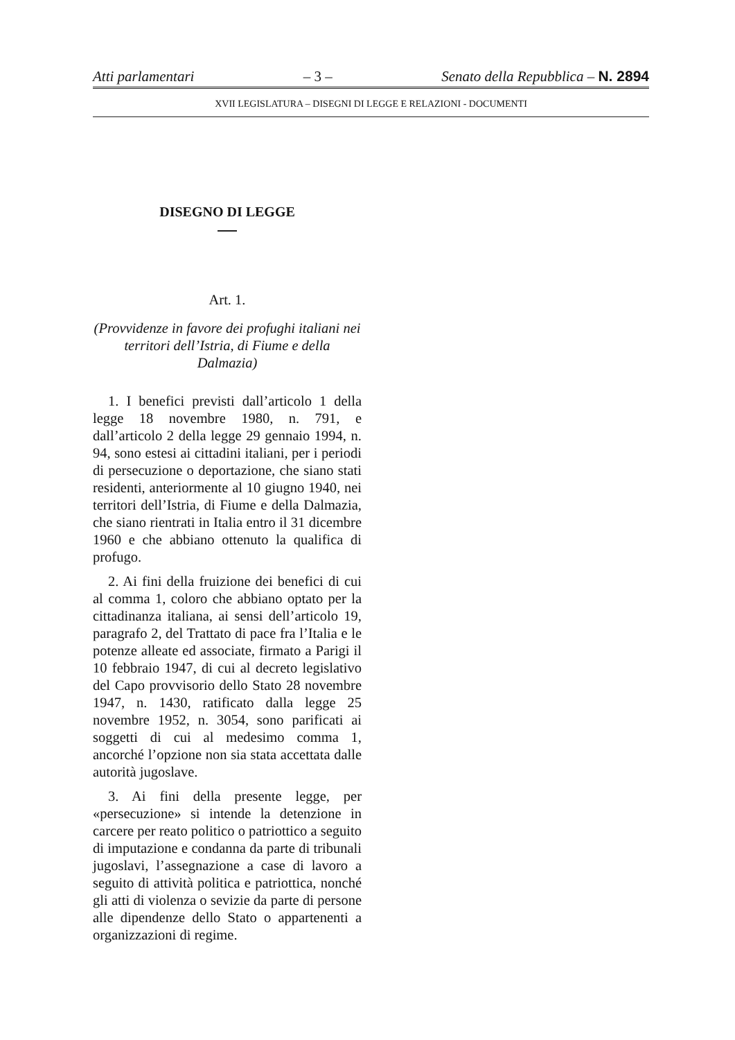Atti parlamentari – 3 – Senato della Repubblica – N. 2894
XVII LEGISLATURA – DISEGNI DI LEGGE E RELAZIONI - DOCUMENTI
DISEGNO DI LEGGE
Art. 1.
(Provvidenze in favore dei profughi italiani nei territori dell’Istria, di Fiume e della Dalmazia)
1. I benefici previsti dall’articolo 1 della legge 18 novembre 1980, n. 791, e dall’articolo 2 della legge 29 gennaio 1994, n. 94, sono estesi ai cittadini italiani, per i periodi di persecuzione o deportazione, che siano stati residenti, anteriormente al 10 giugno 1940, nei territori dell’Istria, di Fiume e della Dalmazia, che siano rientrati in Italia entro il 31 dicembre 1960 e che abbiano ottenuto la qualifica di profugo.
2. Ai fini della fruizione dei benefici di cui al comma 1, coloro che abbiano optato per la cittadinanza italiana, ai sensi dell’articolo 19, paragrafo 2, del Trattato di pace fra l’Italia e le potenze alleate ed associate, firmato a Parigi il 10 febbraio 1947, di cui al decreto legislativo del Capo provvisorio dello Stato 28 novembre 1947, n. 1430, ratificato dalla legge 25 novembre 1952, n. 3054, sono parificati ai soggetti di cui al medesimo comma 1, ancorché l’opzione non sia stata accettata dalle autorità jugoslave.
3. Ai fini della presente legge, per «persecuzione» si intende la detenzione in carcere per reato politico o patriottico a seguito di imputazione e condanna da parte di tribunali jugoslavi, l’assegnazione a case di lavoro a seguito di attività politica e patriottica, nonché gli atti di violenza o sevizie da parte di persone alle dipendenze dello Stato o appartenenti a organizzazioni di regime.